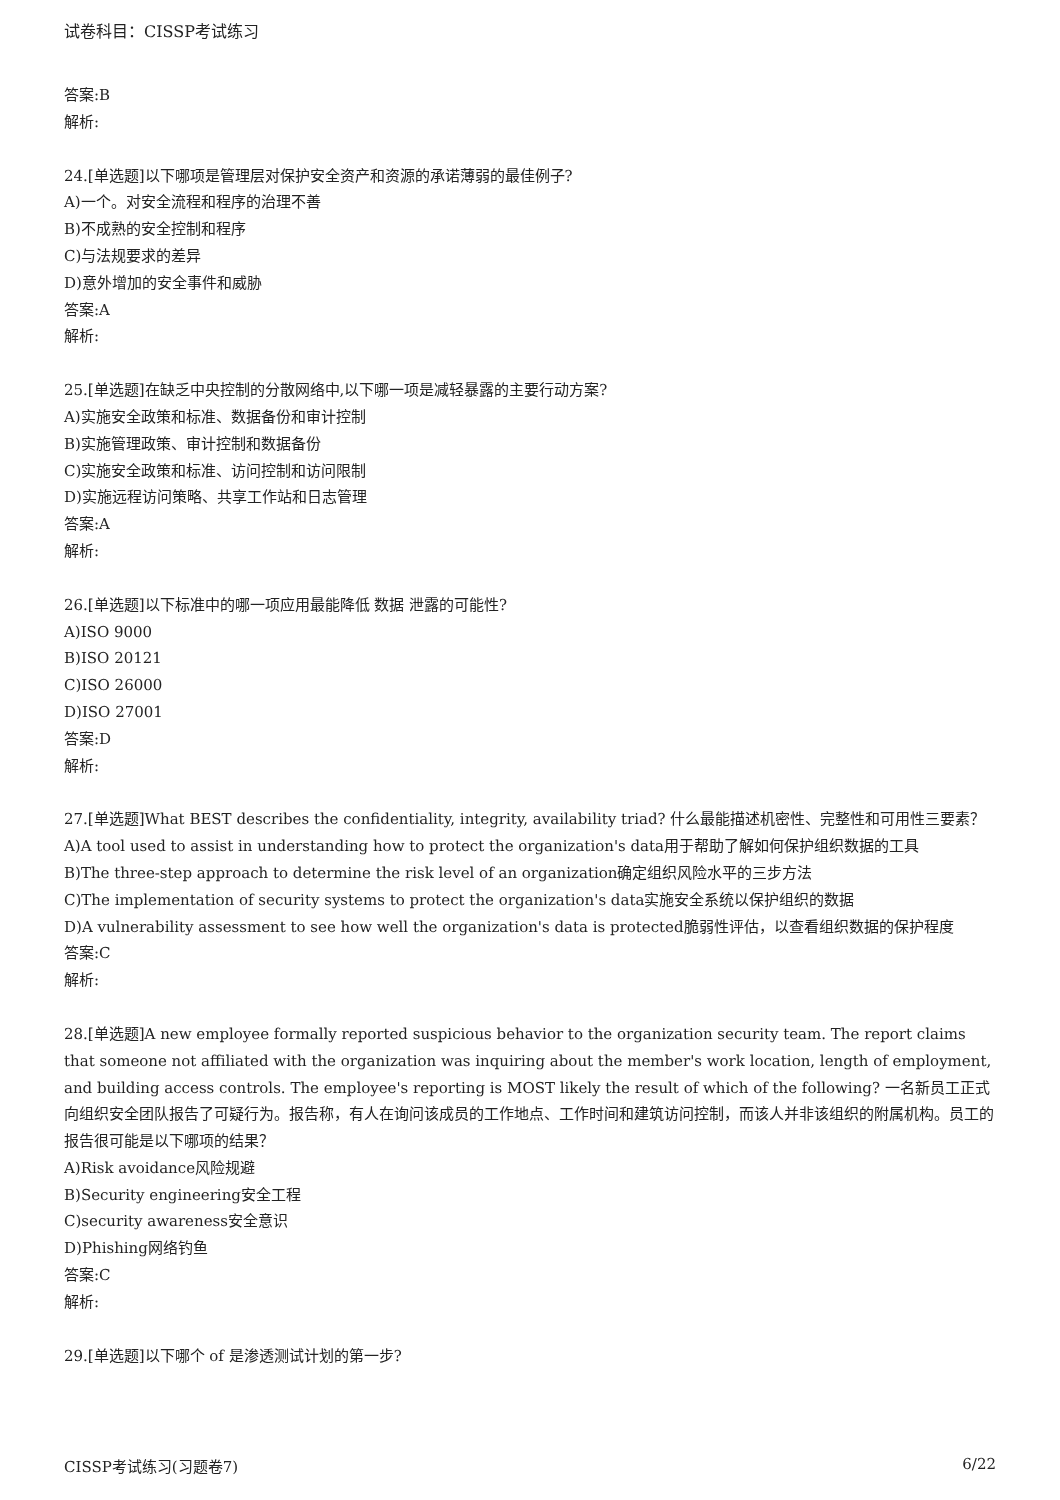试卷科目：CISSP考试练习
答案:B
解析:
24.[单选题]以下哪项是管理层对保护安全资产和资源的承诺薄弱的最佳例子?
A)一个。对安全流程和程序的治理不善
B)不成熟的安全控制和程序
C)与法规要求的差异
D)意外增加的安全事件和威胁
答案:A
解析:
25.[单选题]在缺乏中央控制的分散网络中,以下哪一项是减轻暴露的主要行动方案?
A)实施安全政策和标准、数据备份和审计控制
B)实施管理政策、审计控制和数据备份
C)实施安全政策和标准、访问控制和访问限制
D)实施远程访问策略、共享工作站和日志管理
答案:A
解析:
26.[单选题]以下标准中的哪一项应用最能降低 数据 泄露的可能性?
A)ISO 9000
B)ISO 20121
C)ISO 26000
D)ISO 27001
答案:D
解析:
27.[单选题]What BEST describes the confidentiality, integrity, availability triad? 什么最能描述机密性、完整性和可用性三要素？
A)A tool used to assist in understanding how to protect the organization's data用于帮助了解如何保护组织数据的工具
B)The three-step approach to determine the risk level of an organization确定组织风险水平的三步方法
C)The implementation of security systems to protect the organization's data实施安全系统以保护组织的数据
D)A vulnerability assessment to see how well the organization's data is protected脆弱性评估，以查看组织数据的保护程度
答案:C
解析:
28.[单选题]A new employee formally reported suspicious behavior to the organization security team. The report claims that someone not affiliated with the organization was inquiring about the member's work location, length of employment, and building access controls. The employee's reporting is MOST likely the result of which of the following? 一名新员工正式向组织安全团队报告了可疑行为。报告称，有人在询问该成员的工作地点、工作时间和建筑访问控制，而该人并非该组织的附属机构。员工的报告很可能是以下哪项的结果？
A)Risk avoidance风险规避
B)Security engineering安全工程
C)security awareness安全意识
D)Phishing网络钓鱼
答案:C
解析:
29.[单选题]以下哪个 of 是渗透测试计划的第一步?
CISSP考试练习(习题卷7) 6/22